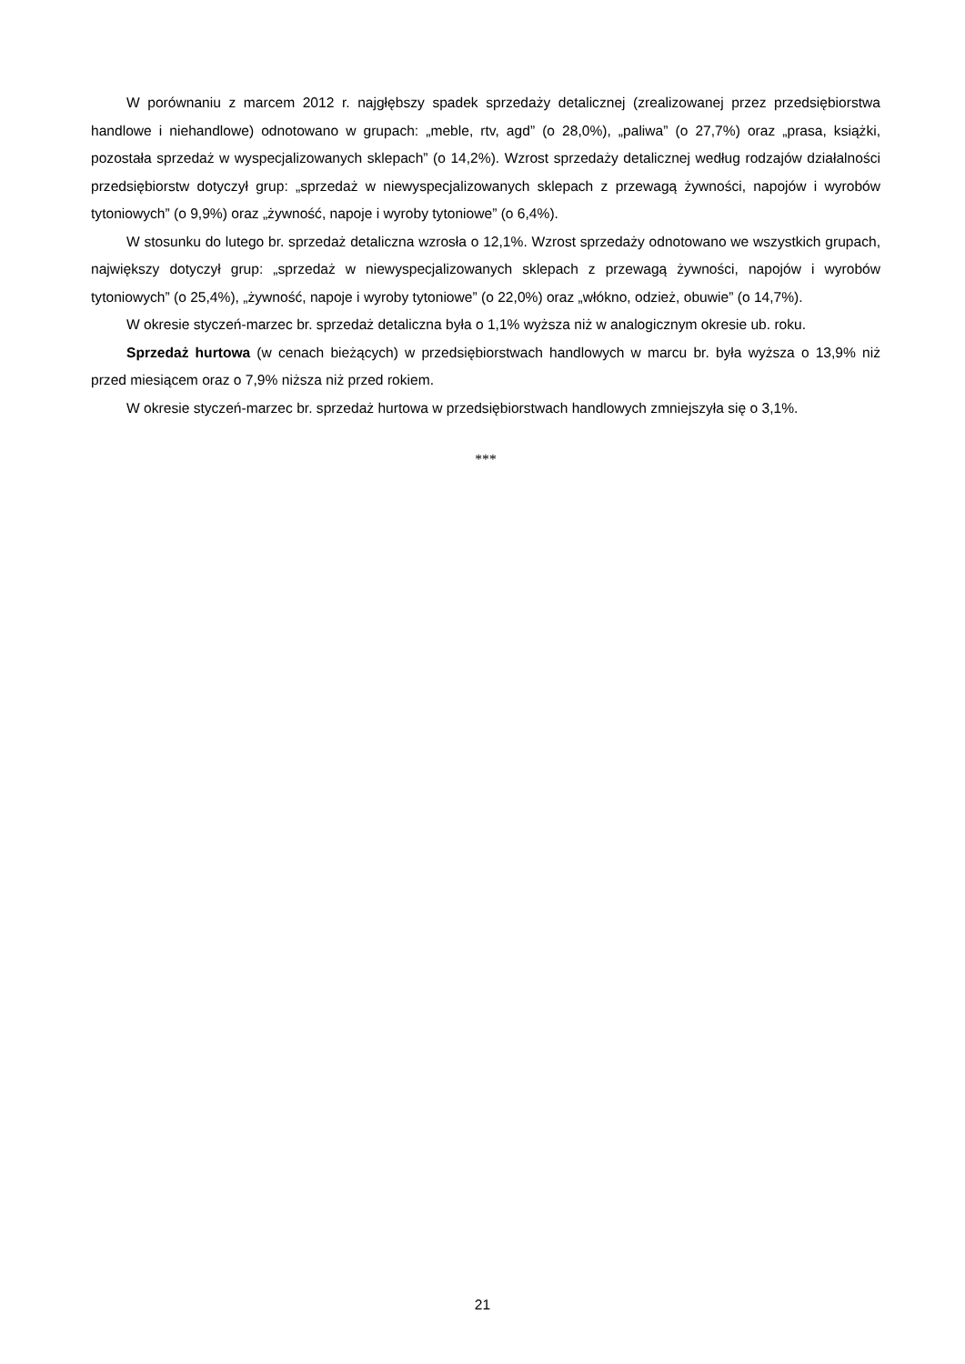W porównaniu z marcem 2012 r. najgłębszy spadek sprzedaży detalicznej (zrealizowanej przez przedsiębiorstwa handlowe i niehandlowe) odnotowano w grupach: „meble, rtv, agd” (o 28,0%), „paliwa” (o 27,7%) oraz „prasa, książki, pozostała sprzedaż w wyspecjalizowanych sklepach” (o 14,2%). Wzrost sprzedaży detalicznej według rodzajów działalności przedsiębiorstw dotyczył grup: „sprzedaż w niewyspecjalizowanych sklepach z przewagą żywności, napojów i wyrobów tytoniowych” (o 9,9%) oraz „żywność, napoje i wyroby tytoniowe” (o 6,4%).
W stosunku do lutego br. sprzedaż detaliczna wzrosła o 12,1%. Wzrost sprzedaży odnotowano we wszystkich grupach, największy dotyczył grup: „sprzedaż w niewyspecjalizowanych sklepach z przewagą żywności, napojów i wyrobów tytoniowych” (o 25,4%), „żywność, napoje i wyroby tytoniowe” (o 22,0%) oraz „włókno, odzież, obuwie” (o 14,7%).
W okresie styczeń-marzec br. sprzedaż detaliczna była o 1,1% wyższa niż w analogicznym okresie ub. roku.
Sprzedaż hurtowa (w cenach bieżących) w przedsiębiorstwach handlowych w marcu br. była wyższa o 13,9% niż przed miesiącem oraz o 7,9% niższa niż przed rokiem.
W okresie styczeń-marzec br. sprzedaż hurtowa w przedsiębiorstwach handlowych zmniejszyła się o 3,1%.
***
21